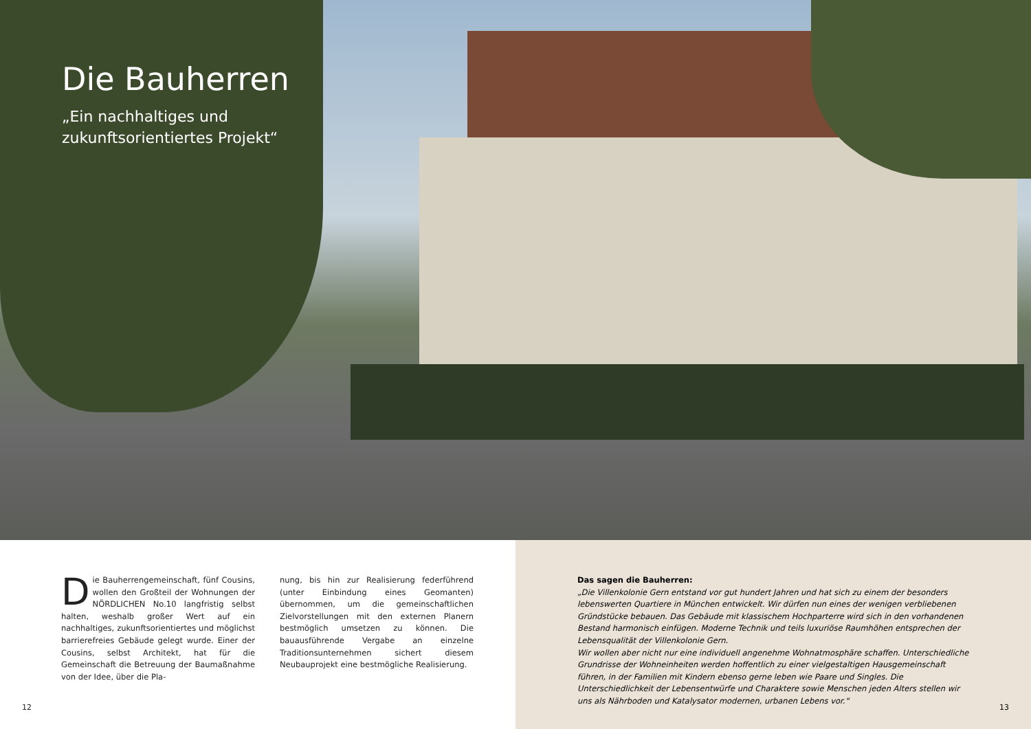Die Bauherren
„Ein nachhaltiges und
zukunftsorientiertes Projekt“
Die Bauherrengemeinschaft, fünf Cousins, wollen den Großteil der Wohnungen der NÖRDLICHEN No.10 langfristig selbst halten, weshalb großer Wert auf ein nachhaltiges, zukunftsorientiertes und möglichst barrierefreies Gebäude gelegt wurde. Einer der Cousins, selbst Architekt, hat für die Gemeinschaft die Betreuung der Baumaßnahme von der Idee, über die Pla-
nung, bis hin zur Realisierung federführend (unter Einbindung eines Geomanten) übernommen, um die gemeinschaftlichen Zielvorstellungen mit den externen Planern bestmöglich umsetzen zu können. Die bauausführende Vergabe an einzelne Traditionsunternehmen sichert diesem Neubauprojekt eine bestmögliche Realisierung.
12
Das sagen die Bauherren:
„Die Villenkolonie Gern entstand vor gut hundert Jahren und hat sich zu einem der besonders lebenswerten Quartiere in München entwickelt. Wir dürfen nun eines der wenigen verbliebenen Gründstücke bebauen. Das Gebäude mit klassischem Hochparterre wird sich in den vorhandenen Bestand harmonisch einfügen. Moderne Technik und teils luxuriöse Raumhöhen entsprechen der Lebensqualität der Villenkolonie Gern.
Wir wollen aber nicht nur eine individuell angenehme Wohnatmosphäre schaffen. Unterschiedliche Grundrisse der Wohneinheiten werden hoffentlich zu einer vielgestaltigen Hausgemeinschaft führen, in der Familien mit Kindern ebenso gerne leben wie Paare und Singles. Die Unterschiedlichkeit der Lebensentwürfe und Charaktere sowie Menschen jeden Alters stellen wir uns als Nährboden und Katalysator modernen, urbanen Lebens vor.“
13